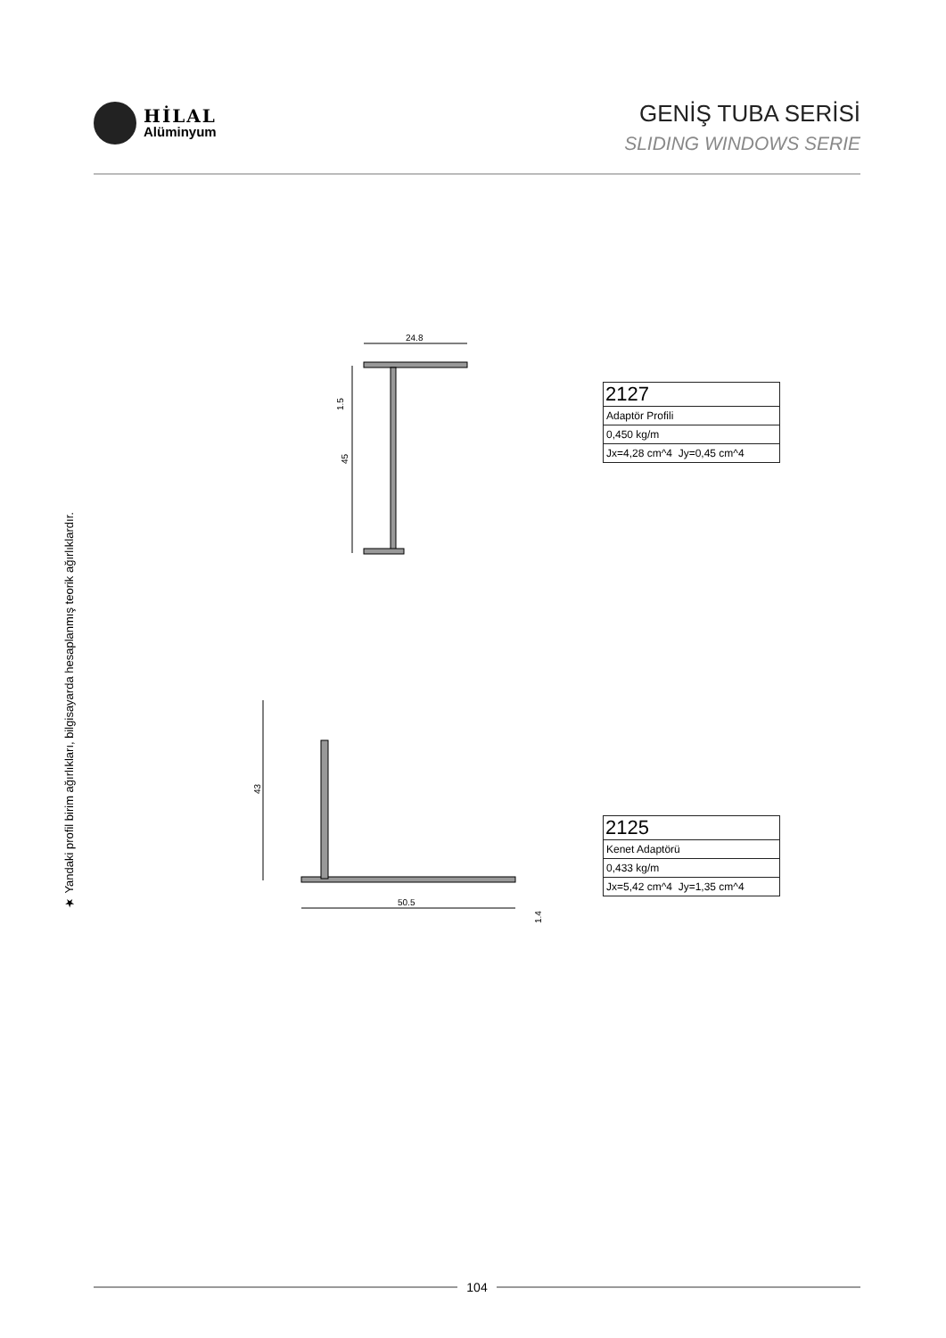HİLAL
Alüminyum
GENİŞ TUBA SERİSİ
SLIDING WINDOWS SERIE
★ Yandaki profil birim ağırlıkları, bilgisayarda hesaplanmış teorik ağırlıklardır.
24.8
45
1.5
| 2127 |
| Adaptör Profili |
| 0,450 kg/m |
| Jx=4,28 cm^4 Jy=0,45 cm^4 |
43
50.5
1.4
| 2125 |
| Kenet Adaptörü |
| 0,433 kg/m |
| Jx=5,42 cm^4 Jy=1,35 cm^4 |
104